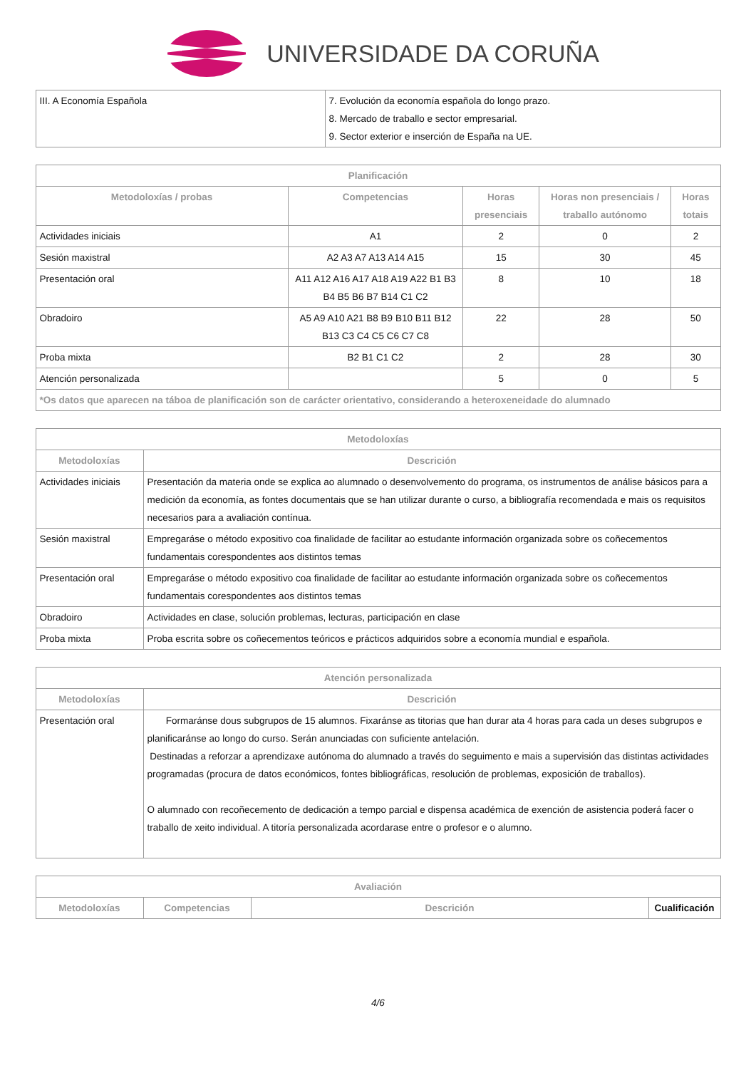UNIVERSIDADE DA CORUÑA
| III. A Economía Española | 7. Evolución da economía española do longo prazo. 8. Mercado de traballo e sector empresarial. 9. Sector exterior e inserción de España na UE. |
| Planificación | | | | |
| --- | --- | --- | --- | --- |
| Metodoloxías / probas | Competencias | Horas presenciais | Horas non presenciais / traballo autónomo | Horas totais |
| Actividades iniciais | A1 | 2 | 0 | 2 |
| Sesión maxistral | A2 A3 A7 A13 A14 A15 | 15 | 30 | 45 |
| Presentación oral | A11 A12 A16 A17 A18 A19 A22 B1 B3 B4 B5 B6 B7 B14 C1 C2 | 8 | 10 | 18 |
| Obradoiro | A5 A9 A10 A21 B8 B9 B10 B11 B12 B13 C3 C4 C5 C6 C7 C8 | 22 | 28 | 50 |
| Proba mixta | B2 B1 C1 C2 | 2 | 28 | 30 |
| Atención personalizada | | 5 | 0 | 5 |
| *Os datos que aparecen na táboa de planificación son de carácter orientativo, considerando a heteroxeneidade do alumnado | | | | |
| Metodoloxías | |
| --- | --- |
| Metodoloxías | Descrición |
| Actividades iniciais | Presentación da materia onde se explica ao alumnado o desenvolvemento do programa, os instrumentos de análise básicos para a medición da economía, as fontes documentais que se han utilizar durante o curso, a bibliografía recomendada e mais os requisitos necesarios para a avaliación contínua. |
| Sesión maxistral | Empregaráse o método expositivo coa finalidade de facilitar ao estudante información organizada sobre os coñecementos fundamentais corespondentes aos distintos temas |
| Presentación oral | Empregaráse o método expositivo coa finalidade de facilitar ao estudante información organizada sobre os coñecementos fundamentais corespondentes aos distintos temas |
| Obradoiro | Actividades en clase, solución problemas, lecturas, participación en clase |
| Proba mixta | Proba escrita sobre os coñecementos teóricos e prácticos adquiridos sobre a economía mundial e española. |
| Atención personalizada | |
| --- | --- |
| Metodoloxías | Descrición |
| Presentación oral | Formaránse dous subgrupos de 15 alumnos. Fixaránse as titorias que han durar ata 4 horas para cada un deses subgrupos e planificaránse ao longo do curso. Serán anunciadas con suficiente antelación. Destinadas a reforzar a aprendizaxe autónoma do alumnado a través do seguimento e mais a supervisión das distintas actividades programadas (procura de datos económicos, fontes bibliográficas, resolución de problemas, exposición de traballos). O alumnado con recoñecemento de dedicación a tempo parcial e dispensa académica de exención de asistencia poderá facer o traballo de xeito individual. A titoría personalizada acordarase entre o profesor e o alumno. |
| Avaliación | | | |
| --- | --- | --- | --- |
| Metodoloxías | Competencias | Descrición | Cualificación |
4/6